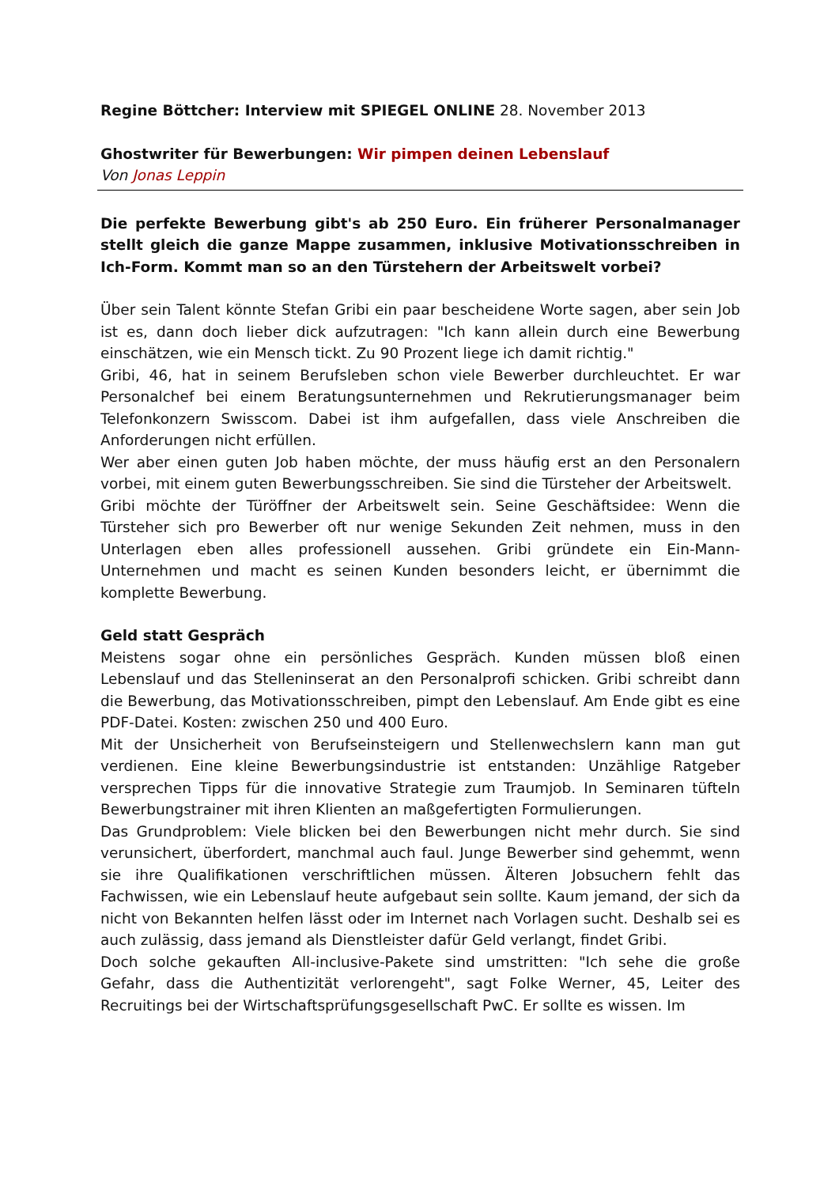Regine Böttcher: Interview mit SPIEGEL ONLINE 28. November 2013
Ghostwriter für Bewerbungen: Wir pimpen deinen Lebenslauf
Von Jonas Leppin
Die perfekte Bewerbung gibt's ab 250 Euro. Ein früherer Personalmanager stellt gleich die ganze Mappe zusammen, inklusive Motivationsschreiben in Ich-Form. Kommt man so an den Türstehern der Arbeitswelt vorbei?
Über sein Talent könnte Stefan Gribi ein paar bescheidene Worte sagen, aber sein Job ist es, dann doch lieber dick aufzutragen: "Ich kann allein durch eine Bewerbung einschätzen, wie ein Mensch tickt. Zu 90 Prozent liege ich damit richtig."
Gribi, 46, hat in seinem Berufsleben schon viele Bewerber durchleuchtet. Er war Personalchef bei einem Beratungsunternehmen und Rekrutierungsmanager beim Telefonkonzern Swisscom. Dabei ist ihm aufgefallen, dass viele Anschreiben die Anforderungen nicht erfüllen.
Wer aber einen guten Job haben möchte, der muss häufig erst an den Personalern vorbei, mit einem guten Bewerbungsschreiben. Sie sind die Türsteher der Arbeitswelt.
Gribi möchte der Türöffner der Arbeitswelt sein. Seine Geschäftsidee: Wenn die Türsteher sich pro Bewerber oft nur wenige Sekunden Zeit nehmen, muss in den Unterlagen eben alles professionell aussehen. Gribi gründete ein Ein-Mann-Unternehmen und macht es seinen Kunden besonders leicht, er übernimmt die komplette Bewerbung.
Geld statt Gespräch
Meistens sogar ohne ein persönliches Gespräch. Kunden müssen bloß einen Lebenslauf und das Stelleninserat an den Personalprofi schicken. Gribi schreibt dann die Bewerbung, das Motivationsschreiben, pimpt den Lebenslauf. Am Ende gibt es eine PDF-Datei. Kosten: zwischen 250 und 400 Euro.
Mit der Unsicherheit von Berufseinsteigern und Stellenwechslern kann man gut verdienen. Eine kleine Bewerbungsindustrie ist entstanden: Unzählige Ratgeber versprechen Tipps für die innovative Strategie zum Traumjob. In Seminaren tüfteln Bewerbungstrainer mit ihren Klienten an maßgefertigten Formulierungen.
Das Grundproblem: Viele blicken bei den Bewerbungen nicht mehr durch. Sie sind verunsichert, überfordert, manchmal auch faul. Junge Bewerber sind gehemmt, wenn sie ihre Qualifikationen verschriftlichen müssen. Älteren Jobsuchern fehlt das Fachwissen, wie ein Lebenslauf heute aufgebaut sein sollte. Kaum jemand, der sich da nicht von Bekannten helfen lässt oder im Internet nach Vorlagen sucht. Deshalb sei es auch zulässig, dass jemand als Dienstleister dafür Geld verlangt, findet Gribi.
Doch solche gekauften All-inclusive-Pakete sind umstritten: "Ich sehe die große Gefahr, dass die Authentizität verlorengeht", sagt Folke Werner, 45, Leiter des Recruitings bei der Wirtschaftsprüfungsgesellschaft PwC. Er sollte es wissen. Im